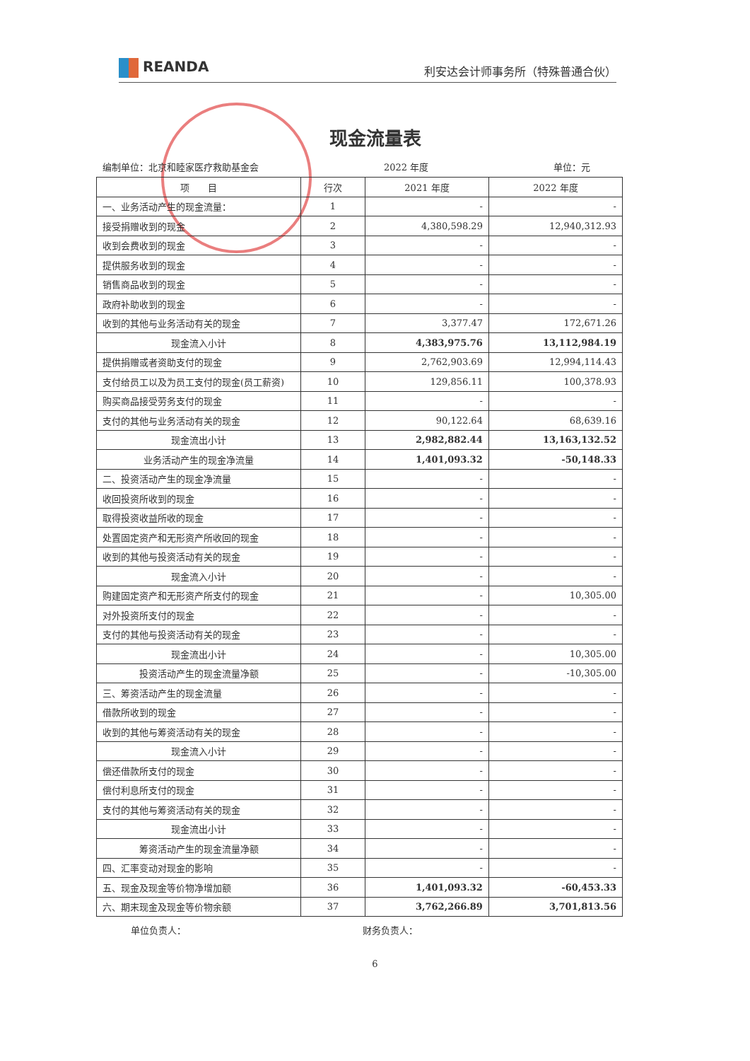REANDA
利安达会计师事务所（特殊普通合伙）
现金流量表
编制单位：北京和睦家医疗救助基金会 2022 年度 单位：元
| 项 目 | 行次 | 2021 年度 | 2022 年度 |
| --- | --- | --- | --- |
| 一、业务活动产生的现金流量： | 1 | - | - |
| 接受捐赠收到的现金 | 2 | 4,380,598.29 | 12,940,312.93 |
| 收到会费收到的现金 | 3 | - | - |
| 提供服务收到的现金 | 4 | - | - |
| 销售商品收到的现金 | 5 | - | - |
| 政府补助收到的现金 | 6 | - | - |
| 收到的其他与业务活动有关的现金 | 7 | 3,377.47 | 172,671.26 |
| 现金流入小计 | 8 | 4,383,975.76 | 13,112,984.19 |
| 提供捐赠或者资助支付的现金 | 9 | 2,762,903.69 | 12,994,114.43 |
| 支付给员工以及为员工支付的现金(员工薪资) | 10 | 129,856.11 | 100,378.93 |
| 购买商品接受劳务支付的现金 | 11 | - | - |
| 支付的其他与业务活动有关的现金 | 12 | 90,122.64 | 68,639.16 |
| 现金流出小计 | 13 | 2,982,882.44 | 13,163,132.52 |
| 业务活动产生的现金净流量 | 14 | 1,401,093.32 | -50,148.33 |
| 二、投资活动产生的现金净流量 | 15 | - | - |
| 收回投资所收到的现金 | 16 | - | - |
| 取得投资收益所收的现金 | 17 | - | - |
| 处置固定资产和无形资产所收回的现金 | 18 | - | - |
| 收到的其他与投资活动有关的现金 | 19 | - | - |
| 现金流入小计 | 20 | - | - |
| 购建固定资产和无形资产所支付的现金 | 21 | - | 10,305.00 |
| 对外投资所支付的现金 | 22 | - | - |
| 支付的其他与投资活动有关的现金 | 23 | - | - |
| 现金流出小计 | 24 | - | 10,305.00 |
| 投资活动产生的现金流量净额 | 25 | - | -10,305.00 |
| 三、筹资活动产生的现金流量 | 26 | - | - |
| 借款所收到的现金 | 27 | - | - |
| 收到的其他与筹资活动有关的现金 | 28 | - | - |
| 现金流入小计 | 29 | - | - |
| 偿还借款所支付的现金 | 30 | - | - |
| 偿付利息所支付的现金 | 31 | - | - |
| 支付的其他与筹资活动有关的现金 | 32 | - | - |
| 现金流出小计 | 33 | - | - |
| 筹资活动产生的现金流量净额 | 34 | - | - |
| 四、汇率变动对现金的影响 | 35 | - | - |
| 五、现金及现金等价物净增加额 | 36 | 1,401,093.32 | -60,453.33 |
| 六、期末现金及现金等价物余额 | 37 | 3,762,266.89 | 3,701,813.56 |
单位负责人： 财务负责人：
6